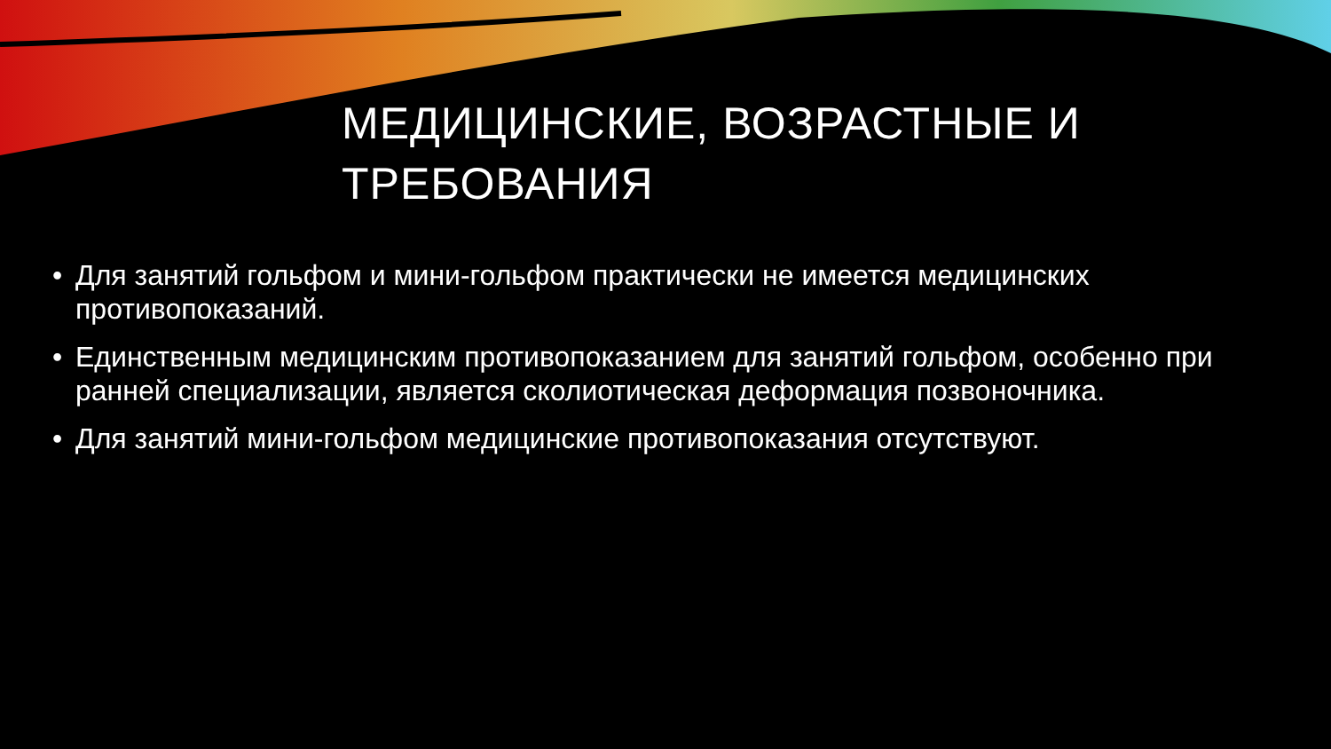МЕДИЦИНСКИЕ, ВОЗРАСТНЫЕ И ТРЕБОВАНИЯ
• Для занятий гольфом и мини-гольфом практически не имеется медицинских противопоказаний.
• Единственным медицинским противопоказанием для занятий гольфом, особенно при ранней специализации, является сколиотическая деформация позвоночника.
• Для занятий мини-гольфом медицинские противопоказания отсутствуют.